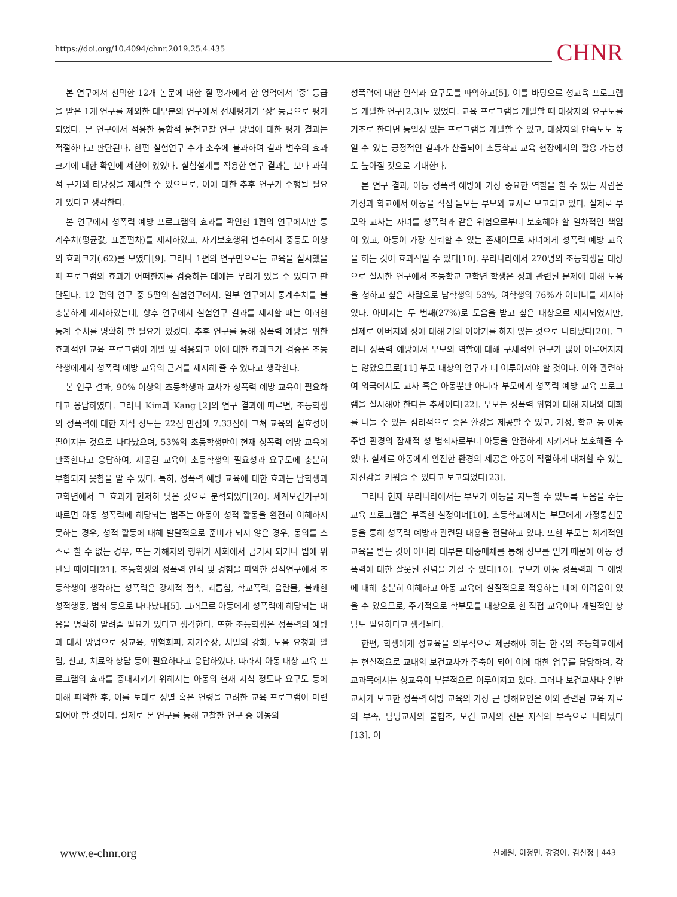https://doi.org/10.4094/chnr.2019.25.4.435 CHNR
본 연구에서 선택한 12개 논문에 대한 질 평가에서 한 영역에서 ‘중’ 등급을 받은 1개 연구를 제외한 대부분의 연구에서 전체평가가 ‘상’ 등급으로 평가되었다. 본 연구에서 적용한 통합적 문헌고찰 연구 방법에 대한 평가 결과는 적절하다고 판단된다. 한편 실험연구 수가 소수에 불과하여 결과 변수의 효과크기에 대한 확인에 제한이 있었다. 실험설계를 적용한 연구 결과는 보다 과학적 근거와 타당성을 제시할 수 있으므로, 이에 대한 추후 연구가 수행될 필요가 있다고 생각한다.
본 연구에서 성폭력 예방 프로그램의 효과를 확인한 1편의 연구에서만 통계수치(평균값, 표준편차)를 제시하였고, 자기보호행위 변수에서 중등도 이상의 효과크기(.62)를 보였다[9]. 그러나 1편의 연구만으로는 교육을 실시했을 때 프로그램의 효과가 어떠한지를 검증하는 데에는 무리가 있을 수 있다고 판단된다. 12 편의 연구 중 5편의 실험연구에서, 일부 연구에서 통계수치를 불충분하게 제시하였는데, 향후 연구에서 실험연구 결과를 제시할 때는 이러한 통계 수치를 명확히 할 필요가 있겠다. 추후 연구를 통해 성폭력 예방을 위한 효과적인 교육 프로그램이 개발 및 적용되고 이에 대한 효과크기 검증은 초등학생에게서 성폭력 예방 교육의 근거를 제시해 줄 수 있다고 생각한다.
본 연구 결과, 90% 이상의 초등학생과 교사가 성폭력 예방 교육이 필요하다고 응답하였다. 그러나 Kim과 Kang [2]의 연구 결과에 따르면, 초등학생의 성폭력에 대한 지식 정도는 22점 만점에 7.33점에 그쳐 교육의 실효성이 떨어지는 것으로 나타났으며, 53%의 초등학생만이 현재 성폭력 예방 교육에 만족한다고 응답하여, 제공된 교육이 초등학생의 필요성과 요구도에 충분히 부합되지 못함을 알 수 있다. 특히, 성폭력 예방 교육에 대한 효과는 남학생과 고학년에서 그 효과가 현저히 낮은 것으로 분석되었다[20]. 세계보건기구에 따르면 아동 성폭력에 해당되는 범주는 아동이 성적 활동을 완전히 이해하지 못하는 경우, 성적 활동에 대해 발달적으로 준비가 되지 않은 경우, 동의를 스스로 할 수 없는 경우, 또는 가해자의 행위가 사회에서 금기시 되거나 법에 위반될 때이다[21]. 초등학생의 성폭력 인식 및 경험을 파악한 질적연구에서 초등학생이 생각하는 성폭력은 강제적 접촉, 괴롭힘, 학교폭력, 음란물, 불쾌한 성적행동, 범죄 등으로 나타났다[5]. 그러므로 아동에게 성폭력에 해당되는 내용을 명확히 알려줄 필요가 있다고 생각한다. 또한 초등학생은 성폭력의 예방과 대처 방법으로 성교육, 위험회피, 자기주장, 처벌의 강화, 도움 요청과 알림, 신고, 치료와 상담 등이 필요하다고 응답하였다. 따라서 아동 대상 교육 프로그램의 효과를 증대시키기 위해서는 아동의 현재 지식 정도나 요구도 등에 대해 파악한 후, 이를 토대로 성별 혹은 연령을 고려한 교육 프로그램이 마련되어야 할 것이다. 실제로 본 연구를 통해 고찰한 연구 중 아동의
성폭력에 대한 인식과 요구도를 파악하고[5], 이를 바탕으로 성교육 프로그램을 개발한 연구[2,3]도 있었다. 교육 프로그램을 개발할 때 대상자의 요구도를 기초로 한다면 통일성 있는 프로그램을 개발할 수 있고, 대상자의 만족도도 높일 수 있는 긍정적인 결과가 산출되어 초등학교 교육 현장에서의 활용 가능성도 높아질 것으로 기대한다.
본 연구 결과, 아동 성폭력 예방에 가장 중요한 역할을 할 수 있는 사람은 가정과 학교에서 아동을 직접 돌보는 부모와 교사로 보고되고 있다. 실제로 부모와 교사는 자녀를 성폭력과 같은 위험으로부터 보호해야 할 일차적인 책임이 있고, 아동이 가장 신뢰할 수 있는 존재이므로 자녀에게 성폭력 예방 교육을 하는 것이 효과적일 수 있다[10]. 우리나라에서 270명의 초등학생을 대상으로 실시한 연구에서 초등학교 고학년 학생은 성과 관련된 문제에 대해 도움을 청하고 싶은 사람으로 남학생의 53%, 여학생의 76%가 어머니를 제시하였다. 아버지는 두 번째(27%)로 도움을 받고 싶은 대상으로 제시되었지만, 실제로 아버지와 성에 대해 거의 이야기를 하지 않는 것으로 나타났다[20]. 그러나 성폭력 예방에서 부모의 역할에 대해 구체적인 연구가 많이 이루어지지는 않았으므로[11] 부모 대상의 연구가 더 이루어져야 할 것이다. 이와 관련하여 외국에서도 교사 혹은 아동뿐만 아니라 부모에게 성폭력 예방 교육 프로그램을 실시해야 한다는 추세이다[22]. 부모는 성폭력 위험에 대해 자녀와 대화를 나눌 수 있는 심리적으로 좋은 환경을 제공할 수 있고, 가정, 학교 등 아동 주변 환경의 잠재적 성 범죄자로부터 아동을 안전하게 지키거나 보호해줄 수 있다. 실제로 아동에게 안전한 환경의 제공은 아동이 적절하게 대처할 수 있는 자신감을 키워줄 수 있다고 보고되었다[23].
그러나 현재 우리나라에서는 부모가 아동을 지도할 수 있도록 도움을 주는 교육 프로그램은 부족한 실정이며[10], 초등학교에서는 부모에게 가정통신문 등을 통해 성폭력 예방과 관련된 내용을 전달하고 있다. 또한 부모는 체계적인 교육을 받는 것이 아니라 대부분 대중매체를 통해 정보를 얻기 때문에 아동 성폭력에 대한 잘못된 신념을 가질 수 있다[10]. 부모가 아동 성폭력과 그 예방에 대해 충분히 이해하고 아동 교육에 실질적으로 적용하는 데에 어려움이 있을 수 있으므로, 주기적으로 학부모를 대상으로 한 직접 교육이나 개별적인 상담도 필요하다고 생각된다.
한편, 학생에게 성교육을 의무적으로 제공해야 하는 한국의 초등학교에서는 현실적으로 교내의 보건교사가 주축이 되어 이에 대한 업무를 담당하며, 각 교과목에서는 성교육이 부분적으로 이루어지고 있다. 그러나 보건교사나 일반교사가 보고한 성폭력 예방 교육의 가장 큰 방해요인은 이와 관련된 교육 자료의 부족, 담당교사의 불협조, 보건 교사의 전문 지식의 부족으로 나타났다[13]. 이
www.e-chnr.org 신혜원, 이정민, 강경아, 김신정 | 443